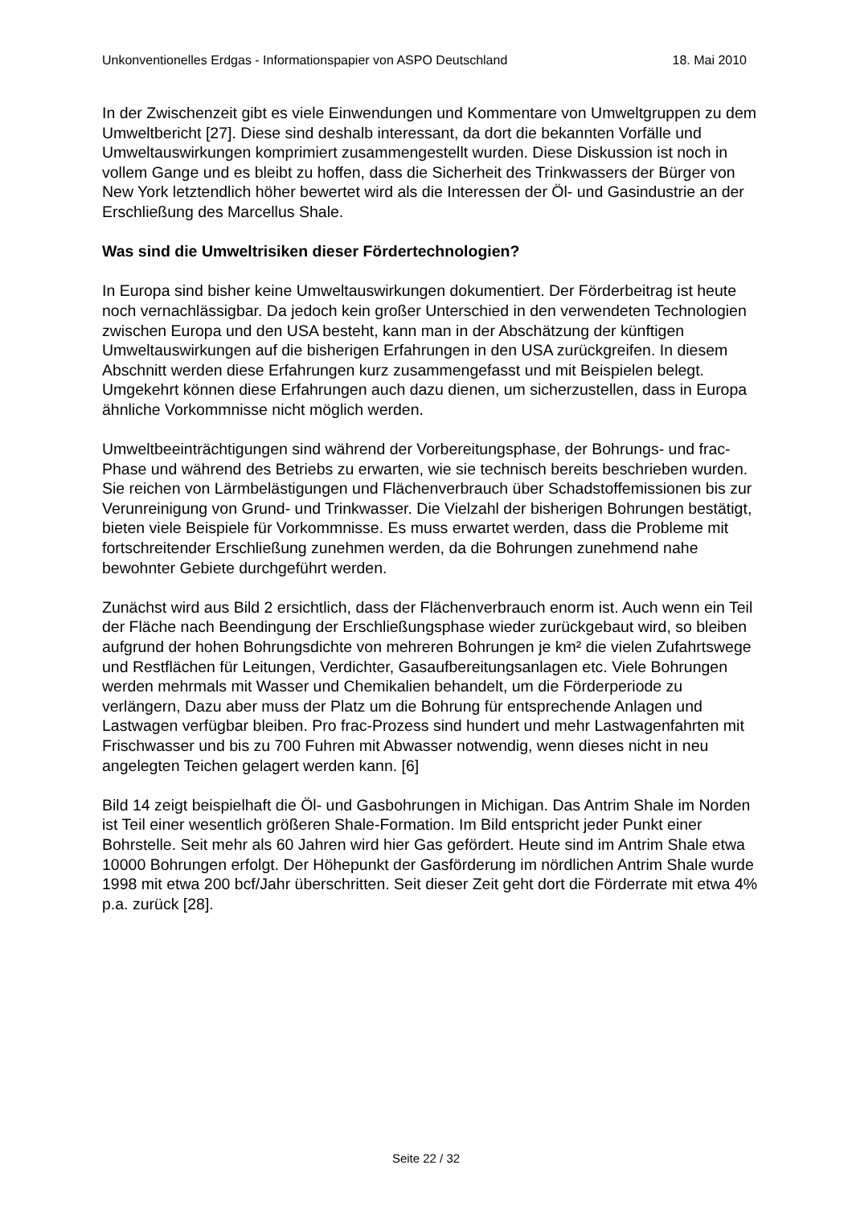Unkonventionelles Erdgas - Informationspapier von ASPO Deutschland 18. Mai 2010
In der Zwischenzeit gibt es viele Einwendungen und Kommentare von Umweltgruppen zu dem Umweltbericht [27]. Diese sind deshalb interessant, da dort die bekannten Vorfälle und Umweltauswirkungen komprimiert zusammengestellt wurden. Diese Diskussion ist noch in vollem Gange und es bleibt zu hoffen, dass die Sicherheit des Trinkwassers der Bürger von New York letztendlich höher bewertet wird als die Interessen der Öl- und Gasindustrie an der Erschließung des Marcellus Shale.
Was sind die Umweltrisiken dieser Fördertechnologien?
In Europa sind bisher keine Umweltauswirkungen dokumentiert. Der Förderbeitrag ist heute noch vernachlässigbar. Da jedoch kein großer Unterschied in den verwendeten Technologien zwischen Europa und den USA besteht, kann man in der Abschätzung der künftigen Umweltauswirkungen auf die bisherigen Erfahrungen in den USA zurückgreifen. In diesem Abschnitt werden diese Erfahrungen kurz zusammengefasst und mit Beispielen belegt. Umgekehrt können diese Erfahrungen auch dazu dienen, um sicherzustellen, dass in Europa ähnliche Vorkommnisse nicht möglich werden.
Umweltbeeinträchtigungen sind während der Vorbereitungsphase, der Bohrungs- und frac-Phase und während des Betriebs zu erwarten, wie sie technisch bereits beschrieben wurden. Sie reichen von Lärmbelästigungen und Flächenverbrauch über Schadstoffemissionen bis zur Verunreinigung von Grund- und Trinkwasser. Die Vielzahl der bisherigen Bohrungen bestätigt, bieten viele Beispiele für Vorkommnisse. Es muss erwartet werden, dass die Probleme mit fortschreitender Erschließung zunehmen werden, da die Bohrungen zunehmend nahe bewohnter Gebiete durchgeführt werden.
Zunächst wird aus Bild 2 ersichtlich, dass der Flächenverbrauch enorm ist. Auch wenn ein Teil der Fläche nach Beendingung der Erschließungsphase wieder zurückgebaut wird, so bleiben aufgrund der hohen Bohrungsdichte von mehreren Bohrungen je km² die vielen Zufahrtswege und Restflächen für Leitungen, Verdichter, Gasaufbereitungsanlagen etc. Viele Bohrungen werden mehrmals mit Wasser und Chemikalien behandelt, um die Förderperiode zu verlängern, Dazu aber muss der Platz um die Bohrung für entsprechende Anlagen und Lastwagen verfügbar bleiben. Pro frac-Prozess sind hundert und mehr Lastwagenfahrten mit Frischwasser und bis zu 700 Fuhren mit Abwasser notwendig, wenn dieses nicht in neu angelegten Teichen gelagert werden kann. [6]
Bild 14 zeigt beispielhaft die Öl- und Gasbohrungen in Michigan. Das Antrim Shale im Norden ist Teil einer wesentlich größeren Shale-Formation. Im Bild entspricht jeder Punkt einer Bohrstelle. Seit mehr als 60 Jahren wird hier Gas gefördert. Heute sind im Antrim Shale etwa 10000 Bohrungen erfolgt. Der Höhepunkt der Gasförderung im nördlichen Antrim Shale wurde 1998 mit etwa 200 bcf/Jahr überschritten. Seit dieser Zeit geht dort die Förderrate mit etwa 4% p.a. zurück [28].
Seite 22 / 32